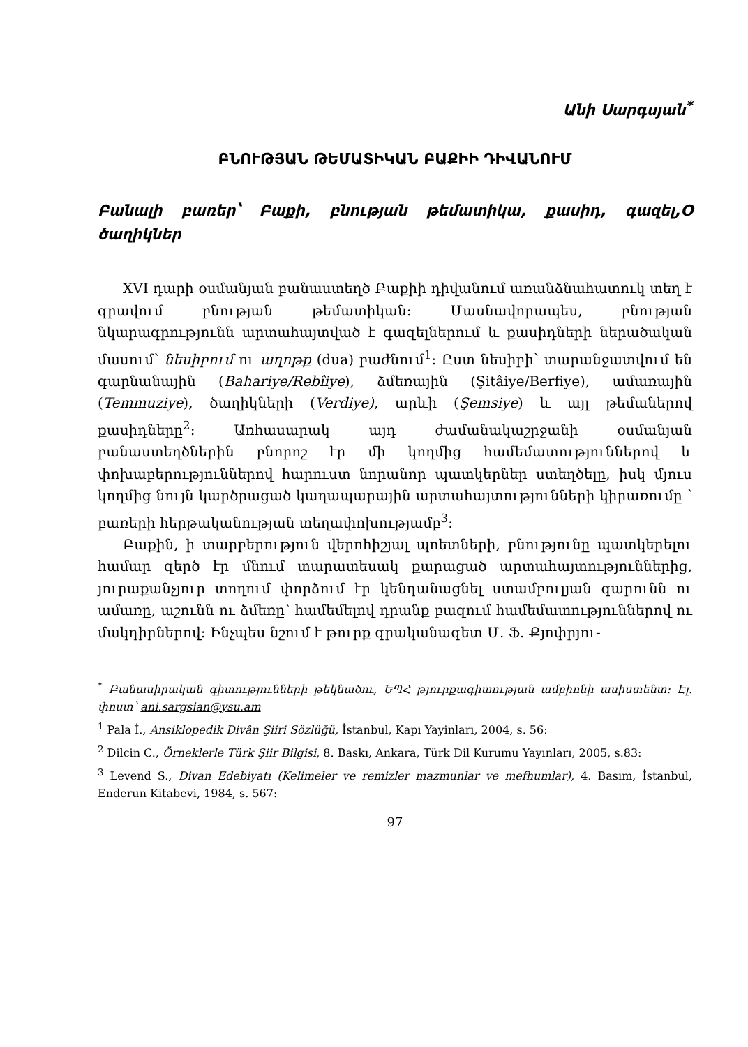Անի Սարգսյան<sup>*</sup>
ԲՆՈՒԹՅԱՆ ԹԵՄԱՏԻԿԱՆ ԲԱՔԻԻ ԴԻՎԱՆՈՒՄ
Բանալի բառեր՝ Բաքի, բնության թեմատիկա, քասիդ, գազել,Օ ծաղիկներ
XVI դարի օսմանյան բանաստեղծ Բաքիի դիվանում առանձնահատուկ տեղ է գրավում բնության թեմատիկան: Մասնավորապես, բնության նկարագրությունն արտահայտված է գազելներում և քասիդների ներածական մասում՝ նեսիբում ու աղոթք (dua) բաժնում<sup>1</sup>: Ըստ նեսիբի՝ տարանջատվում են գարնանային (Bahariye/Rebîiye), ձմեռային (Şitâiye/Berfiye), ամառային (Temmuziye), ծաղիկների (Verdiye), արևի (Şemsiye) և այլ թեմաներով քասիդները<sup>2</sup>: Առհասարակ այդ ժամանակաշրջանի օսմանյան բանաստեղծներին բնորոշ էր մի կողմից համեմատություններով և փոխաբերություններով հարուստ նորանոր պատկերներ ստեղծելը, իսկ մյուս կողմից նույն կարծրացած կաղապարային արտահայտությունների կիրառումը ՝ բառերի հերթականության տեղափոխությամբ<sup>3</sup>:
Բաքին, ի տարբերություն վերոհիշյալ պոետների, բնությունը պատկերելու համար զերծ էր մնում տարատեսակ քարացած արտահայտություններից, յուրաքանչյուր տողում փորձում էր կենդանացնել ստամբուլյան գարունն ու ամառը, աշունն ու ձմեռը՝ համեմելով դրանք բազում համեմատություններով ու մակդիրներով: Ինչպես նշում է թուրք գրականագետ Մ. Ֆ. Քյոփրյու-
<sup>*</sup> Բանասիրական գիտությունների թեկնածու, ԵՊՀ թյուրքագիտության ամբիոնի ասիստենտ: Էլ. փոստ՝ ani.sargsian@ysu.am
<sup>1</sup> Pala İ., Ansiklopedik Divân Şiiri Sözlüğü, İstanbul, Kapı Yayinları, 2004, s. 56:
<sup>2</sup> Dilcin C., Örneklerle Türk Şiir Bilgisi, 8. Baskı, Ankara, Türk Dil Kurumu Yayınları, 2005, s.83:
<sup>3</sup> Levend S., Divan Edebiyatı (Kelimeler ve remizler mazmunlar ve mefhumlar), 4. Basım, İstanbul, Enderun Kitabevi, 1984, s. 567:
97